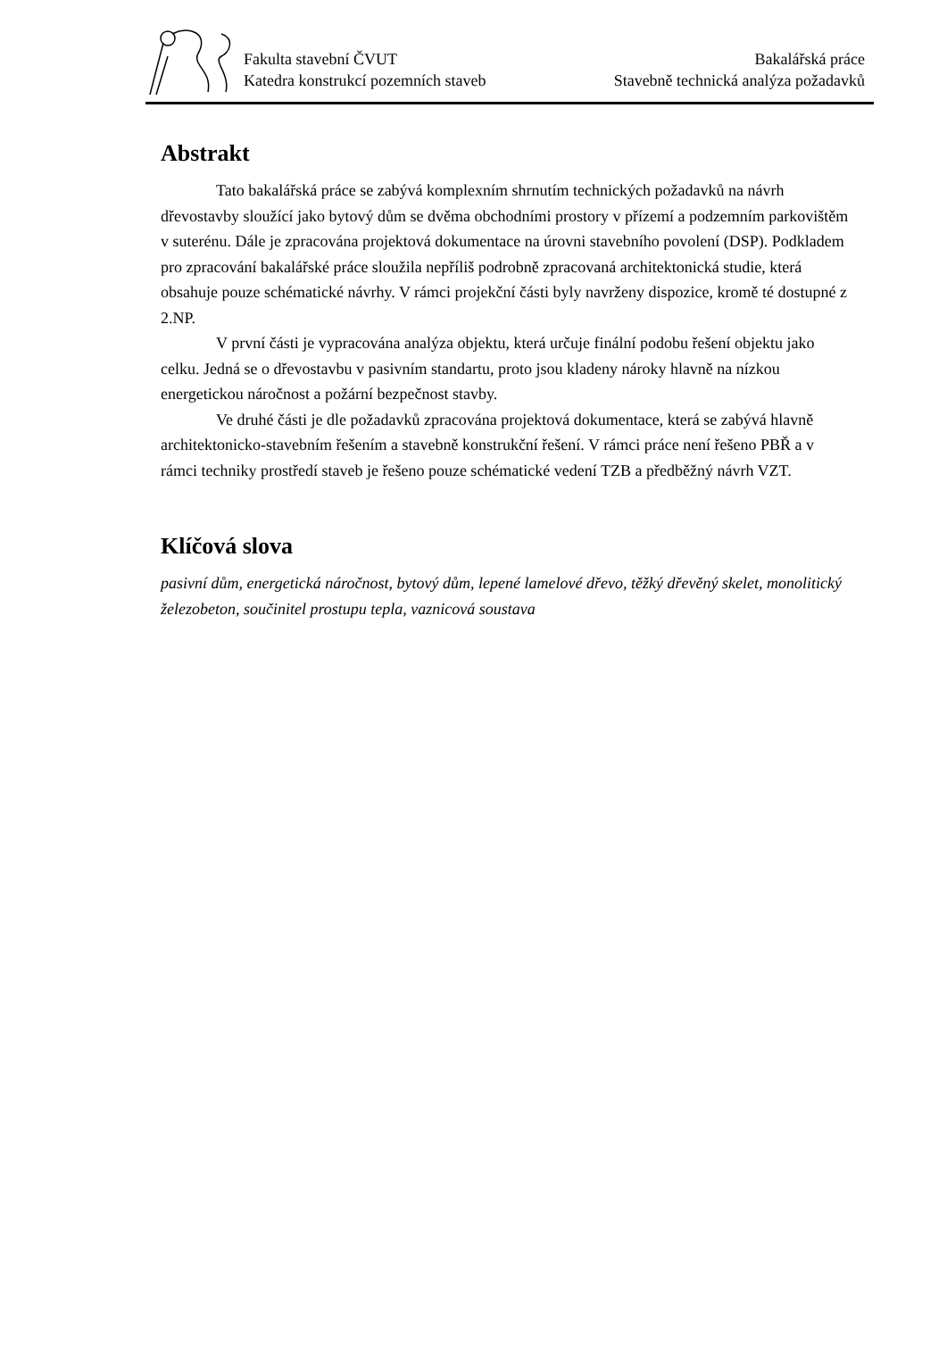Fakulta stavební ČVUT
Katedra konstrukcí pozemních staveb
Bakalářská práce
Stavebně technická analýza požadavků
Abstrakt
Tato bakalářská práce se zabývá komplexním shrnutím technických požadavků na návrh dřevostavby sloužící jako bytový dům se dvěma obchodními prostory v přízemí a podzemním parkovištěm v suterénu. Dále je zpracována projektová dokumentace na úrovni stavebního povolení (DSP). Podkladem pro zpracování bakalářské práce sloužila nepříliš podrobně zpracovaná architektonická studie, která obsahuje pouze schématické návrhy. V rámci projekční části byly navrženy dispozice, kromě té dostupné z 2.NP.
V první části je vypracována analýza objektu, která určuje finální podobu řešení objektu jako celku. Jedná se o dřevostavbu v pasivním standartu, proto jsou kladeny nároky hlavně na nízkou energetickou náročnost a požární bezpečnost stavby.
Ve druhé části je dle požadavků zpracována projektová dokumentace, která se zabývá hlavně architektonicko-stavebním řešením a stavebně konstrukční řešení. V rámci práce není řešeno PBŘ a v rámci techniky prostředí staveb je řešeno pouze schématické vedení TZB a předběžný návrh VZT.
Klíčová slova
pasivní dům, energetická náročnost, bytový dům, lepené lamelové dřevo, těžký dřevěný skelet, monolitický železobeton, součinitel prostupu tepla, vaznicová soustava